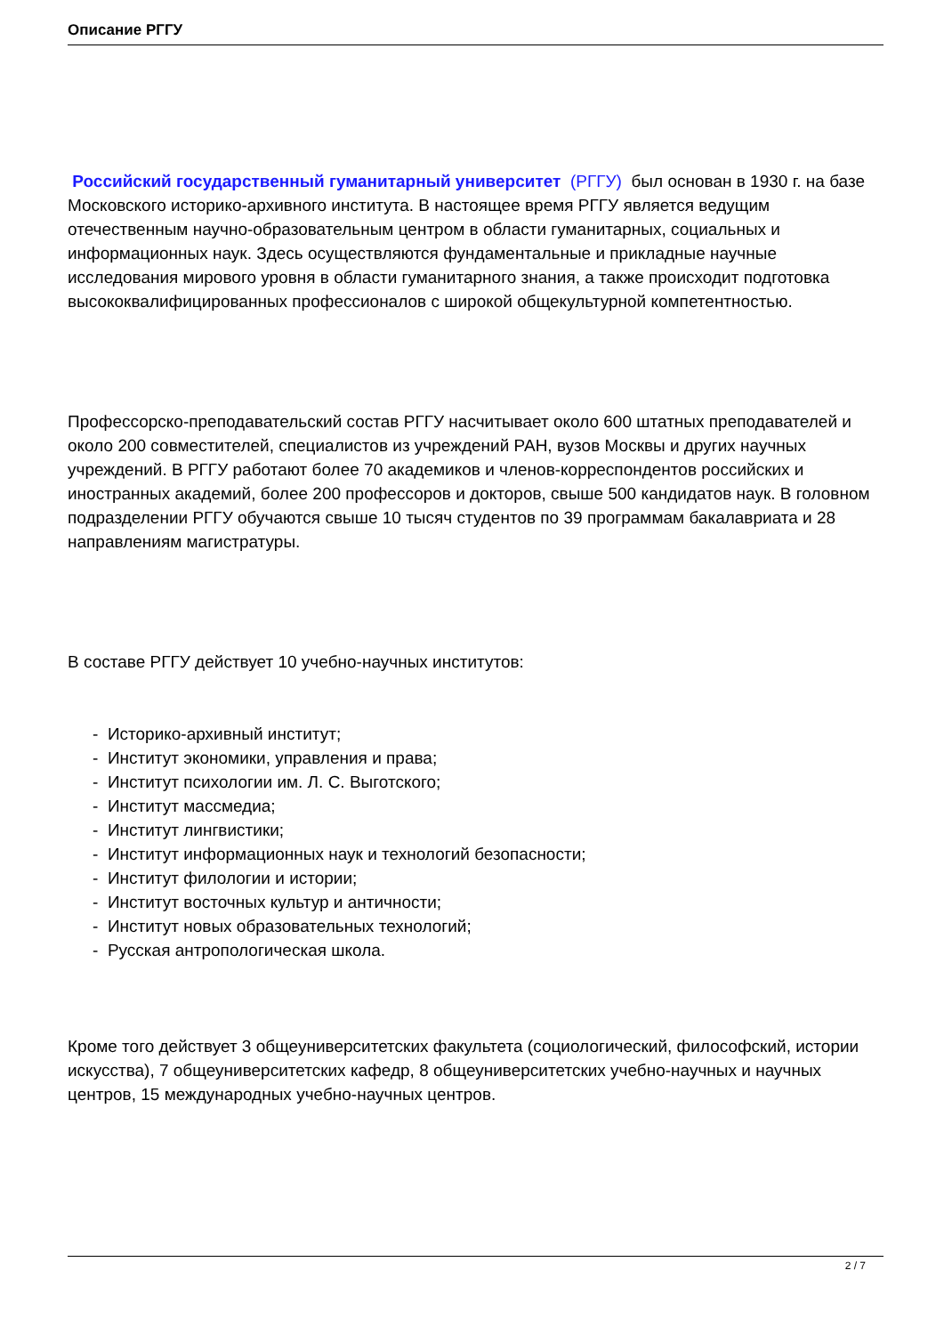Описание РГГУ
Российский государственный гуманитарный университет (РГГУ) был основан в 1930 г. на базе Московского историко-архивного института. В настоящее время РГГУ является ведущим отечественным научно-образовательным центром в области гуманитарных, социальных и информационных наук. Здесь осуществляются фундаментальные и прикладные научные исследования мирового уровня в области гуманитарного знания, а также происходит подготовка высококвалифицированных профессионалов с широкой общекультурной компетентностью.
Профессорско-преподавательский состав РГГУ насчитывает около 600 штатных преподавателей и около 200 совместителей, специалистов из учреждений РАН, вузов Москвы и других научных учреждений. В РГГУ работают более 70 академиков и членов-корреспондентов российских и иностранных академий, более 200 профессоров и докторов, свыше 500 кандидатов наук. В головном подразделении РГГУ обучаются свыше 10 тысяч студентов по 39 программам бакалавриата и 28 направлениям магистратуры.
В составе РГГУ действует 10 учебно-научных институтов:
- Историко-архивный институт;
- Институт экономики, управления и права;
- Институт психологии им. Л. С. Выготского;
- Институт массмедиа;
- Институт лингвистики;
- Институт информационных наук и технологий безопасности;
- Институт филологии и истории;
- Институт восточных культур и античности;
- Институт новых образовательных технологий;
- Русская антропологическая школа.
Кроме того действует 3 общеуниверситетских факультета (социологический, философский, истории искусства), 7 общеуниверситетских кафедр, 8 общеуниверситетских учебно-научных и научных центров, 15 международных учебно-научных центров.
2 / 7